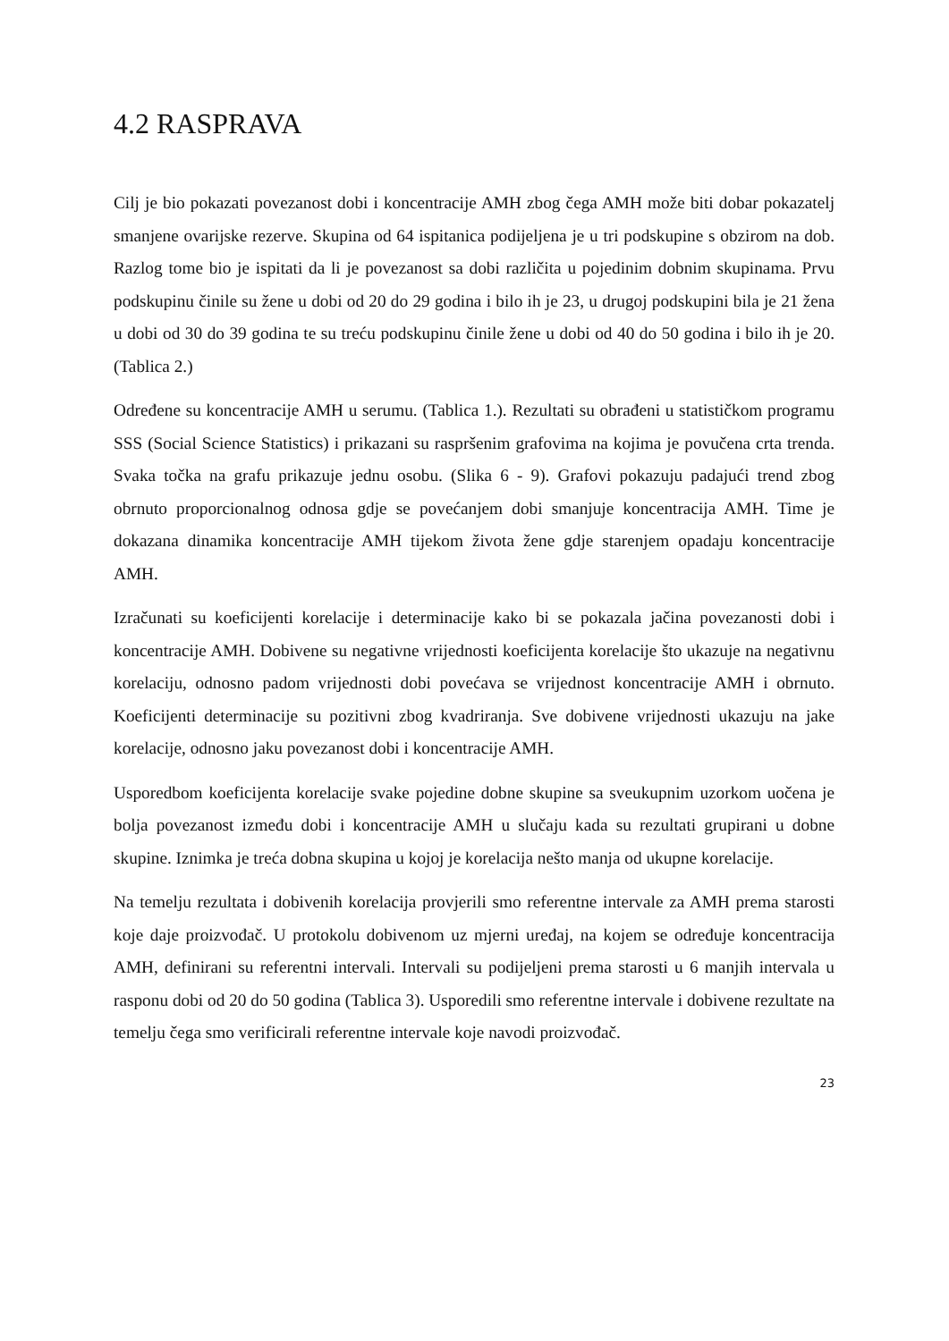4.2 RASPRAVA
Cilj je bio pokazati povezanost dobi i koncentracije AMH zbog čega AMH može biti dobar pokazatelj smanjene ovarijske rezerve. Skupina od 64 ispitanica podijeljena je u tri podskupine s obzirom na dob. Razlog tome bio je ispitati da li je povezanost sa dobi različita u pojedinim dobnim skupinama. Prvu podskupinu činile su žene u dobi od 20 do 29 godina i bilo ih je 23, u drugoj podskupini bila je 21 žena u dobi od 30 do 39 godina te su treću podskupinu činile žene u dobi od 40 do 50 godina i bilo ih je 20. (Tablica 2.)
Određene su koncentracije AMH u serumu. (Tablica 1.). Rezultati su obrađeni u statističkom programu SSS (Social Science Statistics) i prikazani su raspršenim grafovima na kojima je povučena crta trenda. Svaka točka na grafu prikazuje jednu osobu. (Slika 6 - 9). Grafovi pokazuju padajući trend zbog obrnuto proporcionalnog odnosa gdje se povećanjem dobi smanjuje koncentracija AMH. Time je dokazana dinamika koncentracije AMH tijekom života žene gdje starenjem opadaju koncentracije AMH.
Izračunati su koeficijenti korelacije i determinacije kako bi se pokazala jačina povezanosti dobi i koncentracije AMH. Dobivene su negativne vrijednosti koeficijenta korelacije što ukazuje na negativnu korelaciju, odnosno padom vrijednosti dobi povećava se vrijednost koncentracije AMH i obrnuto. Koeficijenti determinacije su pozitivni zbog kvadriranja. Sve dobivene vrijednosti ukazuju na jake korelacije, odnosno jaku povezanost dobi i koncentracije AMH.
Usporedbom koeficijenta korelacije svake pojedine dobne skupine sa sveukupnim uzorkom uočena je bolja povezanost između dobi i koncentracije AMH u slučaju kada su rezultati grupirani u dobne skupine. Iznimka je treća dobna skupina u kojoj je korelacija nešto manja od ukupne korelacije.
Na temelju rezultata i dobivenih korelacija provjerili smo referentne intervale za AMH prema starosti koje daje proizvođač. U protokolu dobivenom uz mjerni uređaj, na kojem se određuje koncentracija AMH, definirani su referentni intervali. Intervali su podijeljeni prema starosti u 6 manjih intervala u rasponu dobi od 20 do 50 godina (Tablica 3). Usporedili smo referentne intervale i dobivene rezultate na temelju čega smo verificirali referentne intervale koje navodi proizvođač.
23